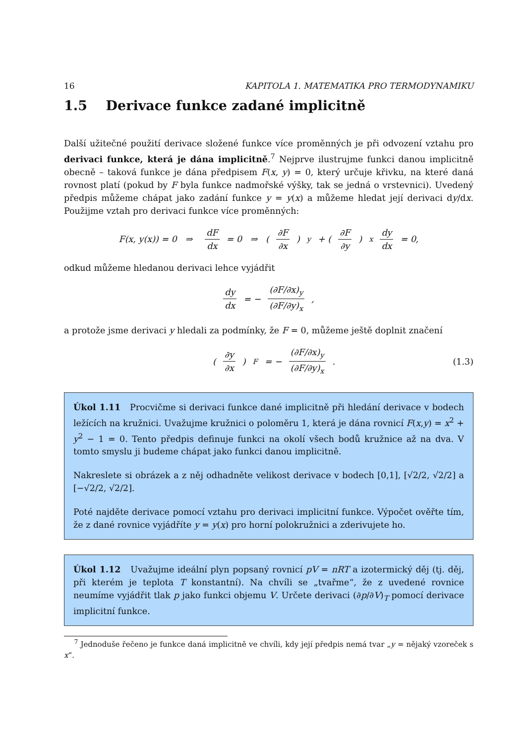16 KAPITOLA 1. MATEMATIKA PRO TERMODYNAMIKU
1.5 Derivace funkce zadané implicitně
Další užitečné použití derivace složené funkce více proměnných je při odvození vztahu pro derivaci funkce, která je dána implicitně.<sup>7</sup> Nejprve ilustrujme funkci danou implicitně obecně – taková funkce je dána předpisem F(x, y) = 0, který určuje křivku, na které daná rovnost platí (pokud by F byla funkce nadmořské výšky, tak se jedná o vrstevnici). Uvedený předpis můžeme chápat jako zadání funkce y = y(x) a můžeme hledat její derivaci dy/dx. Použijme vztah pro derivaci funkce více proměnných:
F(x, y(x)) = 0 ⇒ dF dx = 0 ⇒ (∂F ∂x)<sub>y</sub> + (∂F ∂y)<sub>x</sub> dy dx = 0,
odkud můžeme hledanou derivaci lehce vyjádřit
dy dx = − (∂F/∂x)<sub>y</sub> (∂F/∂y)<sub>x</sub>,
a protože jsme derivaci y hledali za podmínky, že F = 0, můžeme ještě doplnit značení
(∂y ∂x)<sub>F</sub> = − (∂F/∂x)<sub>y</sub> (∂F/∂y)<sub>x</sub>. (1.3)
Úkol 1.11 Procvičme si derivaci funkce dané implicitně při hledání derivace v bodech ležících na kružnici. Uvažujme kružnici o poloměru 1, která je dána rovnicí F(x,y) = x<sup>2</sup> + y<sup>2</sup> − 1 = 0. Tento předpis definuje funkci na okolí všech bodů kružnice až na dva. V tomto smyslu ji budeme chápat jako funkci danou implicitně.
Nakreslete si obrázek a z něj odhadněte velikost derivace v bodech [0,1], [√2/2, √2/2] a [−√2/2, √2/2].
Poté najděte derivace pomocí vztahu pro derivaci implicitní funkce. Výpočet ověřte tím, že z dané rovnice vyjádříte y = y(x) pro horní polokružnici a zderivujete ho.
Úkol 1.12 Uvažujme ideální plyn popsaný rovnicí pV = nRT a izotermický děj (tj. děj, při kterém je teplota T konstantní). Na chvíli se „tvařme“, že z uvedené rovnice neumíme vyjádřit tlak p jako funkci objemu V. Určete derivaci (∂p/∂V)<sub>T</sub> pomocí derivace implicitní funkce.
<sup>7</sup> Jednoduše řečeno je funkce daná implicitně ve chvíli, kdy její předpis nemá tvar „y = nějaký vzoreček s x“.